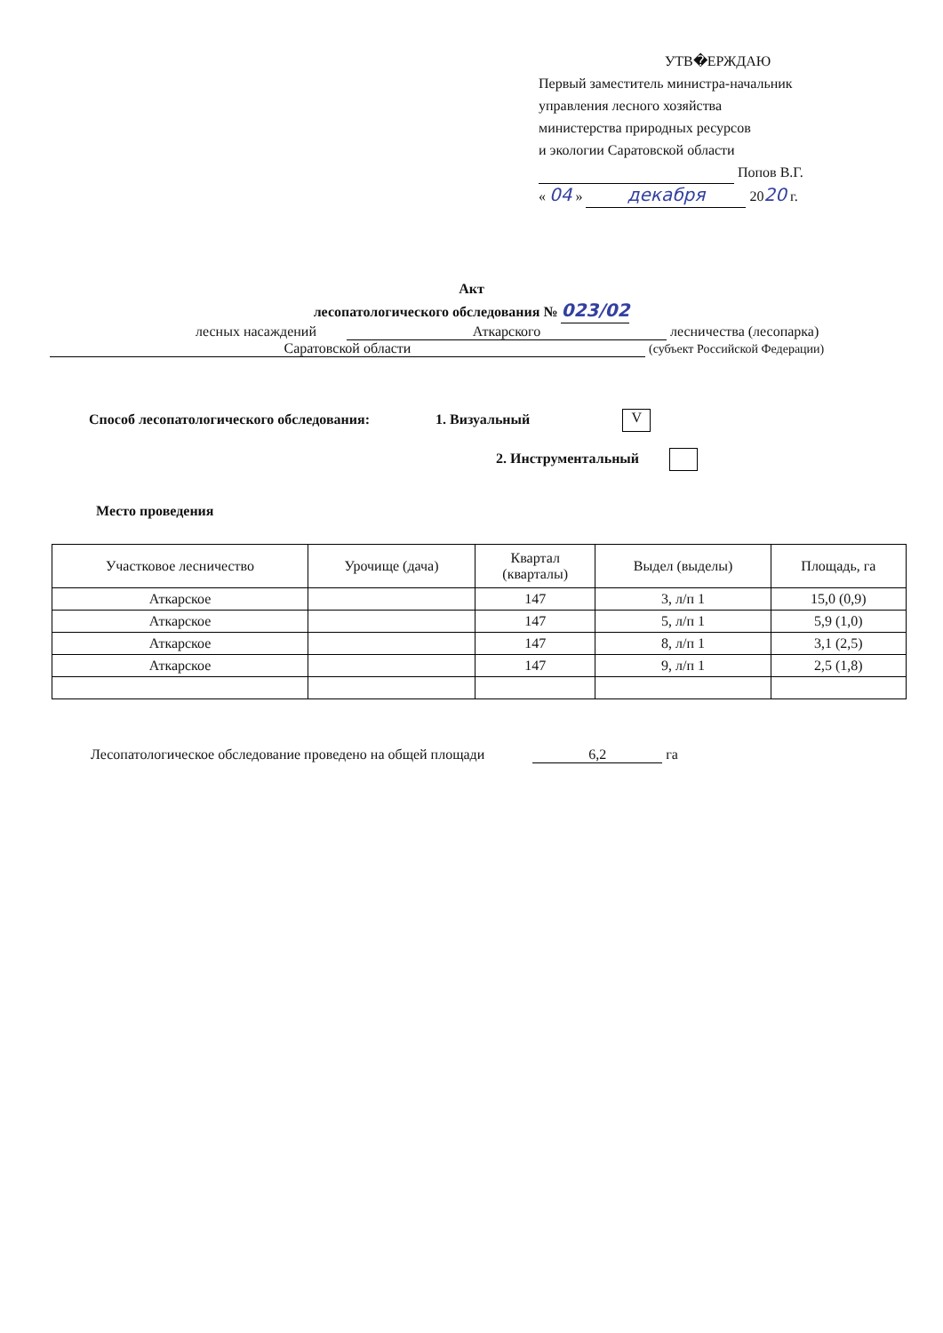УТВ�ЕРЖДАЮ
Первый заместитель министра-начальник
управления лесного хозяйства
министерства природных ресурсов
и экологии Саратовской области
Попов В.Г.
« 04 » декабря 2020 г.
Акт
лесопатологического обследования № 023/02
лесных насаждений Аткарского лесничества (лесопарка)
Саратовской области (субъект Российской Федерации)
Способ лесопатологического обследования: 1. Визуальный V
2. Инструментальный
Место проведения
| Участковое лесничество | Урочище (дача) | Квартал (кварталы) | Выдел (выделы) | Площадь, га |
| --- | --- | --- | --- | --- |
| Аткарское | | 147 | 3, л/п 1 | 15,0 (0,9) |
| Аткарское | | 147 | 5, л/п 1 | 5,9 (1,0) |
| Аткарское | | 147 | 8, л/п 1 | 3,1 (2,5) |
| Аткарское | | 147 | 9, л/п 1 | 2,5 (1,8) |
Лесопатологическое обследование проведено на общей площади 6,2 га